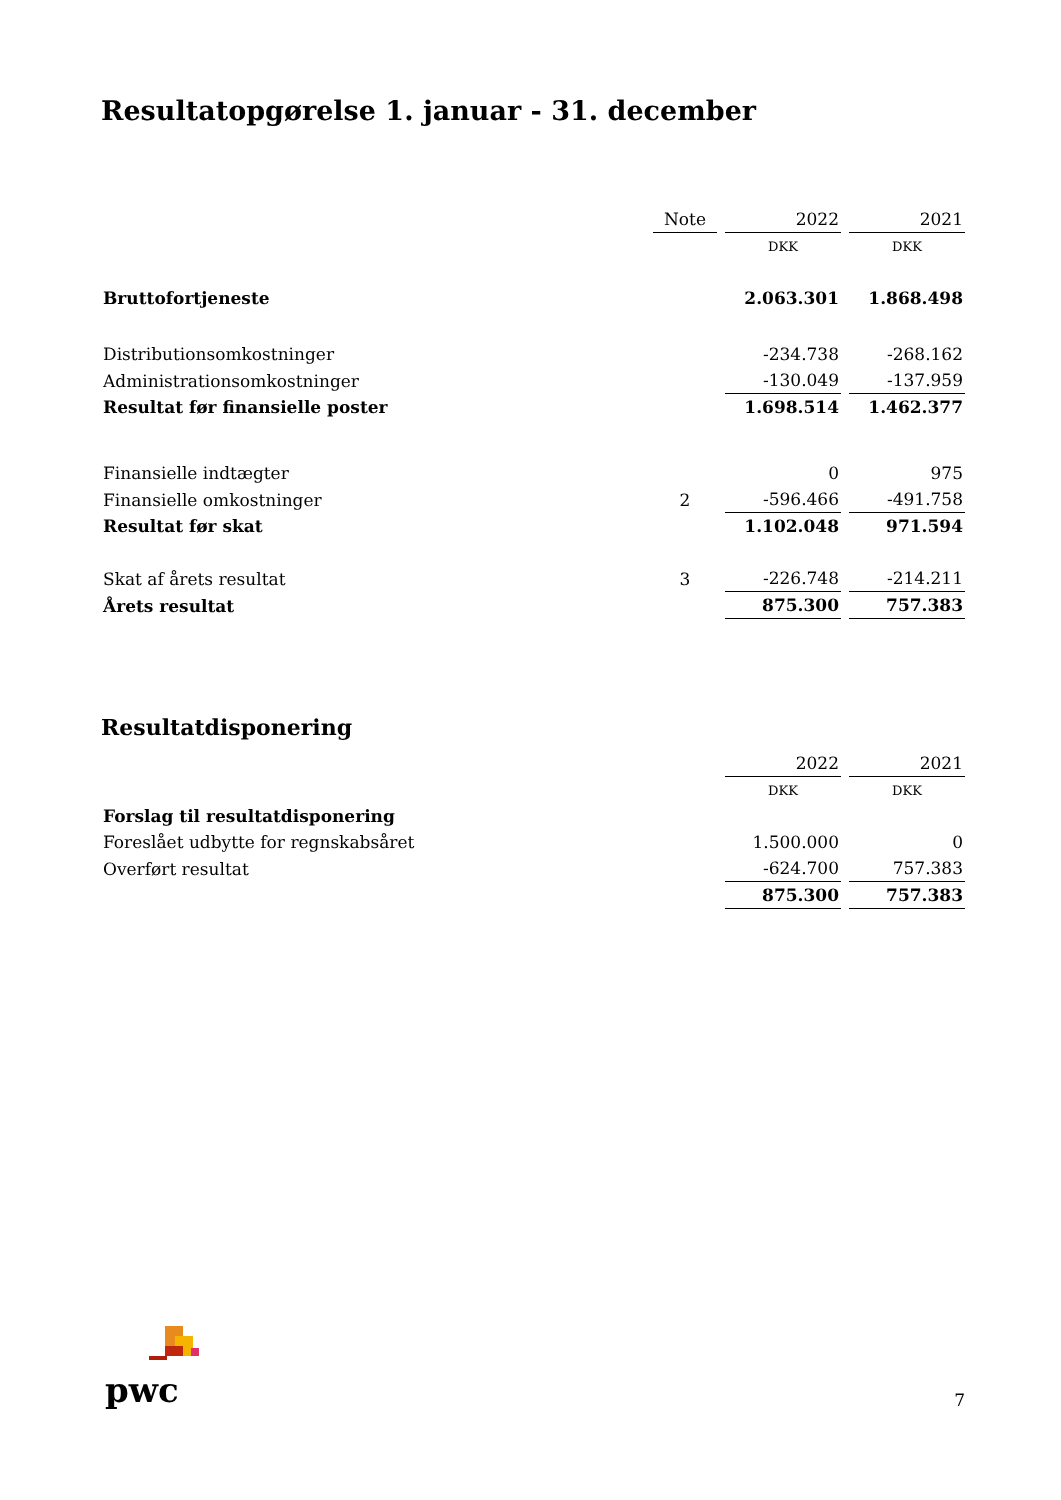Resultatopgørelse 1. januar - 31. december
| | Note | 2022 | 2021 |
| | | DKK | DKK |
| Bruttofortjeneste | | 2.063.301 | 1.868.498 |
| Distributionsomkostninger | | -234.738 | -268.162 |
| Administrationsomkostninger | | -130.049 | -137.959 |
| Resultat før finansielle poster | | 1.698.514 | 1.462.377 |
| Finansielle indtægter | | 0 | 975 |
| Finansielle omkostninger | 2 | -596.466 | -491.758 |
| Resultat før skat | | 1.102.048 | 971.594 |
| Skat af årets resultat | 3 | -226.748 | -214.211 |
| Årets resultat | | 875.300 | 757.383 |
Resultatdisponering
| | | 2022 | 2021 |
| | | DKK | DKK |
| Forslag til resultatdisponering | | | |
| Foreslået udbytte for regnskabsåret | | 1.500.000 | 0 |
| Overført resultat | | -624.700 | 757.383 |
| | | 875.300 | 757.383 |
pwc
7